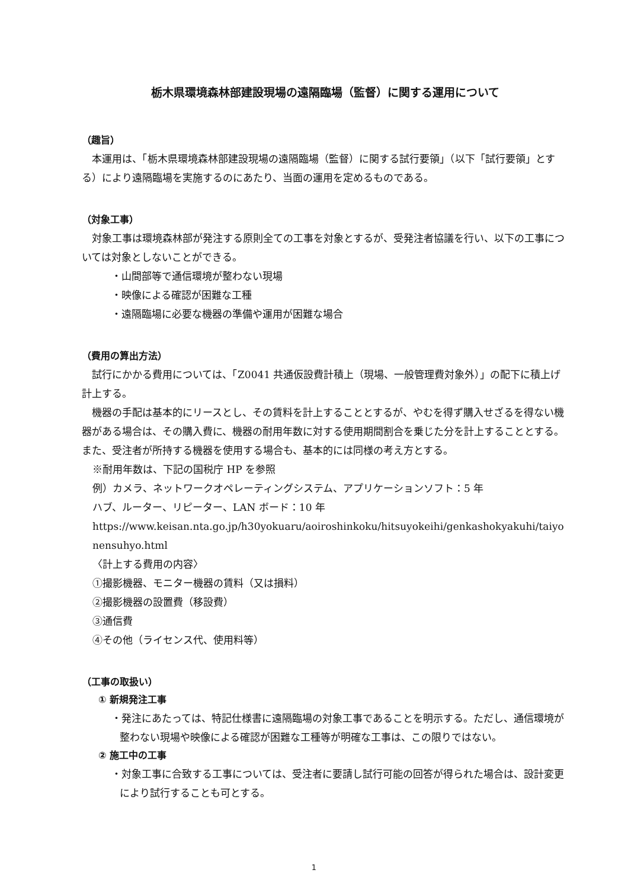栃木県環境森林部建設現場の遠隔臨場（監督）に関する運用について
（趣旨）
本運用は、「栃木県環境森林部建設現場の遠隔臨場（監督）に関する試行要領」（以下「試行要領」とする）により遠隔臨場を実施するのにあたり、当面の運用を定めるものである。
（対象工事）
対象工事は環境森林部が発注する原則全ての工事を対象とするが、受発注者協議を行い、以下の工事については対象としないことができる。
・山間部等で通信環境が整わない現場
・映像による確認が困難な工種
・遠隔臨場に必要な機器の準備や運用が困難な場合
（費用の算出方法）
試行にかかる費用については、「Z0041 共通仮設費計積上（現場、一般管理費対象外）」の配下に積上げ計上する。
機器の手配は基本的にリースとし、その賃料を計上することとするが、やむを得ず購入せざるを得ない機器がある場合は、その購入費に、機器の耐用年数に対する使用期間割合を乗じた分を計上することとする。また、受注者が所持する機器を使用する場合も、基本的には同様の考え方とする。
※耐用年数は、下記の国税庁 HP を参照
例）カメラ、ネットワークオペレーティングシステム、アプリケーションソフト：5 年
ハブ、ルーター、リピーター、LAN ボード：10 年
https://www.keisan.nta.go.jp/h30yokuaru/aoiroshinkoku/hitsuyokeihi/genkashokyakuhi/taiyonensuhyo.html
〈計上する費用の内容〉
①撮影機器、モニター機器の賃料（又は損料）
②撮影機器の設置費（移設費）
③通信費
④その他（ライセンス代、使用料等）
（工事の取扱い）
① 新規発注工事
・発注にあたっては、特記仕様書に遠隔臨場の対象工事であることを明示する。ただし、通信環境が整わない現場や映像による確認が困難な工種等が明確な工事は、この限りではない。
② 施工中の工事
・対象工事に合致する工事については、受注者に要請し試行可能の回答が得られた場合は、設計変更により試行することも可とする。
1